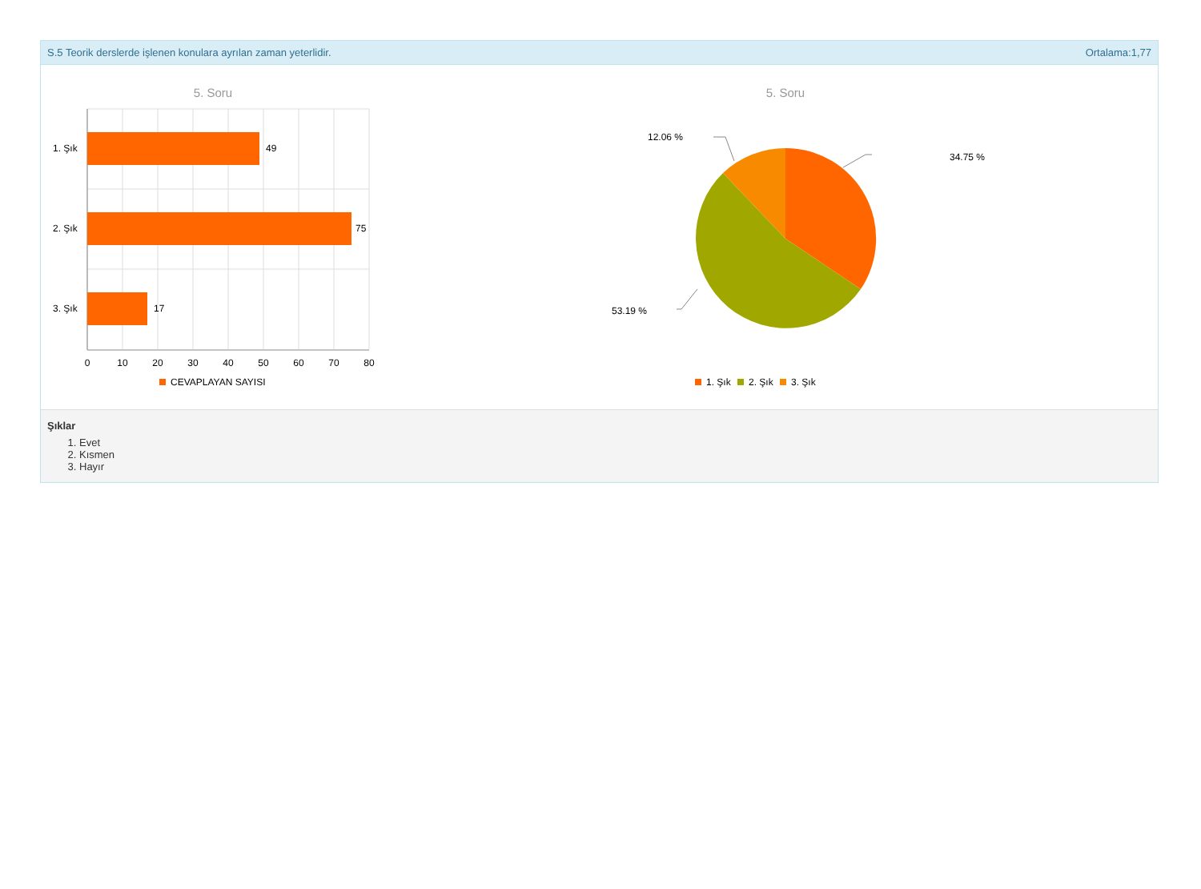S.5 Teorik derslerde işlenen konulara ayrılan zaman yeterlidir. Ortalama:1,77
5. Soru
49
75
17
1. Şık
2. Şık
3. Şık
0
10
20
30
40
50
60
70
80
CEVAPLAYAN SAYISI
5. Soru
12.06 %
34.75 %
53.19 %
1. Şık
2. Şık
3. Şık
Şıklar
1. Evet
2. Kısmen
3. Hayır